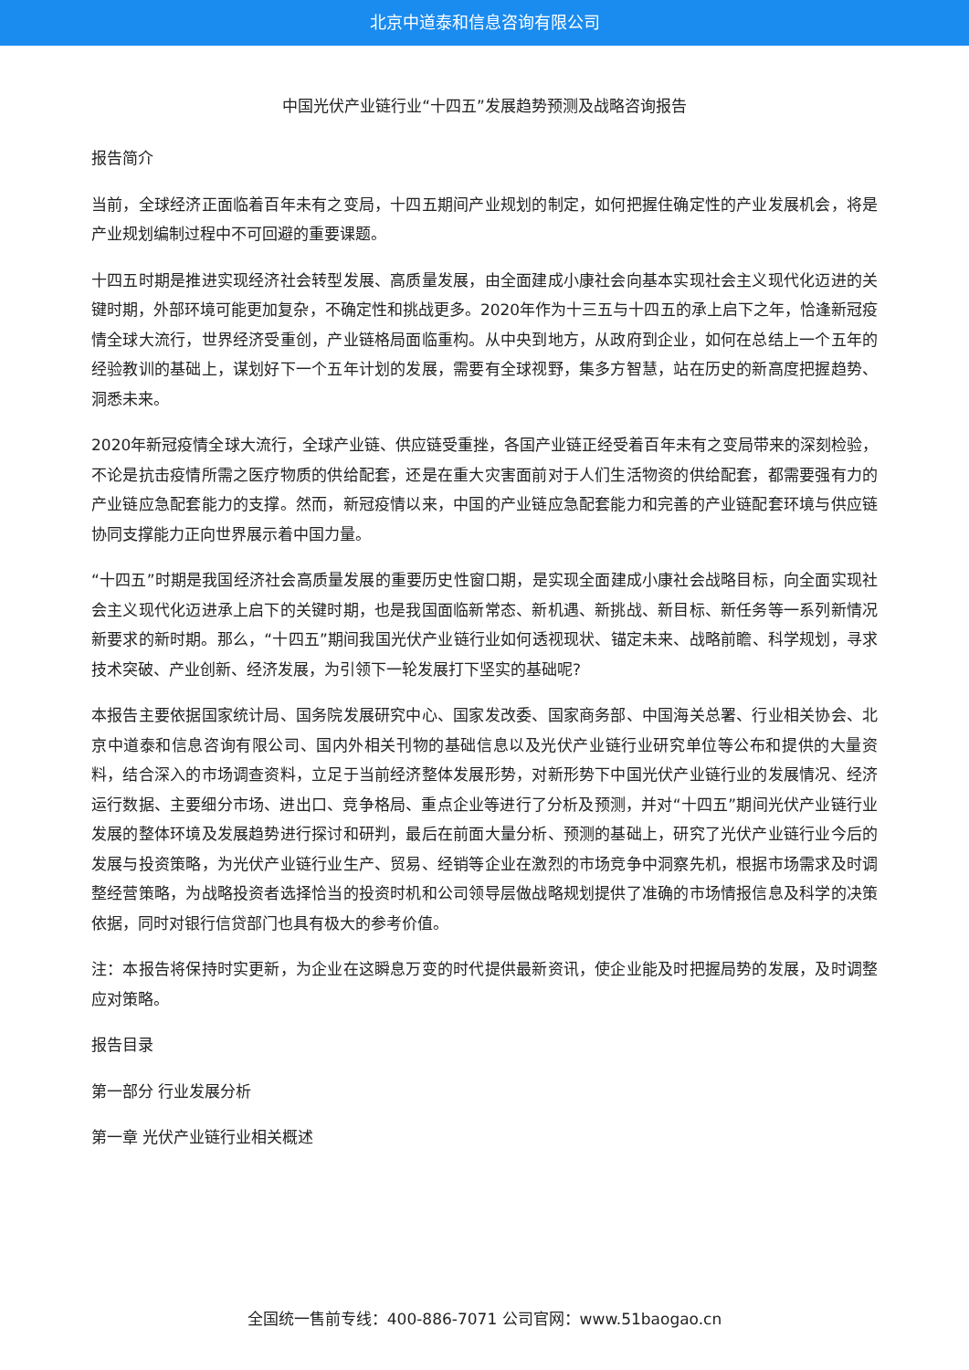北京中道泰和信息咨询有限公司
中国光伏产业链行业“十四五”发展趋势预测及战略咨询报告
报告简介
当前，全球经济正面临着百年未有之变局，十四五期间产业规划的制定，如何把握住确定性的产业发展机会，将是产业规划编制过程中不可回避的重要课题。
十四五时期是推进实现经济社会转型发展、高质量发展，由全面建成小康社会向基本实现社会主义现代化迈进的关键时期，外部环境可能更加复杂，不确定性和挑战更多。2020年作为十三五与十四五的承上启下之年，恰逢新冠疫情全球大流行，世界经济受重创，产业链格局面临重构。从中央到地方，从政府到企业，如何在总结上一个五年的经验教训的基础上，谋划好下一个五年计划的发展，需要有全球视野，集多方智慧，站在历史的新高度把握趋势、洞悉未来。
2020年新冠疫情全球大流行，全球产业链、供应链受重挫，各国产业链正经受着百年未有之变局带来的深刻检验，不论是抗击疫情所需之医疗物质的供给配套，还是在重大灾害面前对于人们生活物资的供给配套，都需要强有力的产业链应急配套能力的支撑。然而，新冠疫情以来，中国的产业链应急配套能力和完善的产业链配套环境与供应链协同支撑能力正向世界展示着中国力量。
“十四五”时期是我国经济社会高质量发展的重要历史性窗口期，是实现全面建成小康社会战略目标，向全面实现社会主义现代化迈进承上启下的关键时期，也是我国面临新常态、新机遇、新挑战、新目标、新任务等一系列新情况新要求的新时期。那么，“十四五”期间我国光伏产业链行业如何透视现状、锚定未来、战略前瞻、科学规划，寻求技术突破、产业创新、经济发展，为引领下一轮发展打下坚实的基础呢?
本报告主要依据国家统计局、国务院发展研究中心、国家发改委、国家商务部、中国海关总署、行业相关协会、北京中道泰和信息咨询有限公司、国内外相关刊物的基础信息以及光伏产业链行业研究单位等公布和提供的大量资料，结合深入的市场调查资料，立足于当前经济整体发展形势，对新形势下中国光伏产业链行业的发展情况、经济运行数据、主要细分市场、进出口、竞争格局、重点企业等进行了分析及预测，并对“十四五”期间光伏产业链行业发展的整体环境及发展趋势进行探讨和研判，最后在前面大量分析、预测的基础上，研究了光伏产业链行业今后的发展与投资策略，为光伏产业链行业生产、贸易、经销等企业在激烈的市场竞争中洞察先机，根据市场需求及时调整经营策略，为战略投资者选择恰当的投资时机和公司领导层做战略规划提供了准确的市场情报信息及科学的决策依据，同时对银行信贷部门也具有极大的参考价值。
注：本报告将保持时实更新，为企业在这瞬息万变的时代提供最新资讯，使企业能及时把握局势的发展，及时调整应对策略。
报告目录
第一部分 行业发展分析
第一章 光伏产业链行业相关概述
全国统一售前专线：400-886-7071 公司官网：www.51baogao.cn